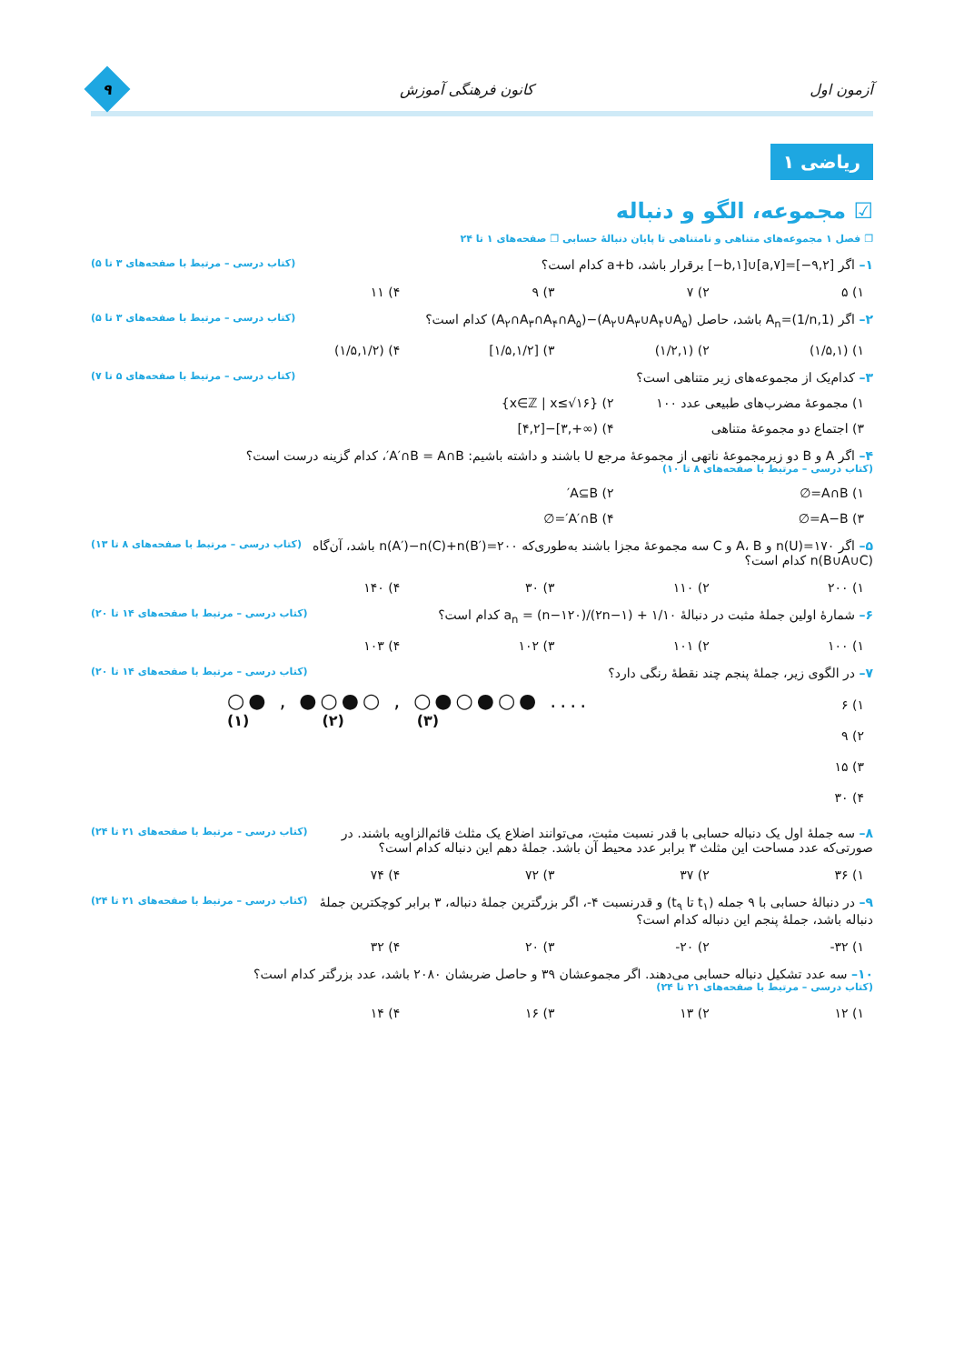آزمون اول کانون فرهنگی آموزش
۹
ریاضی ۱
☑ مجموعه، الگو و دنباله
❐ فصل ۱ مجموعه‌های متناهی و نامتناهی تا پایان دنبالهٔ حسابی ❐ صفحه‌های ۱ تا ۲۴
۱– اگر [۹,۲−]=[۷,a]∪[b,۱−] برقرار باشد، a+b کدام است؟ (کتاب درسی – مرتبط با صفحه‌های ۳ تا ۵)
۱) ۵ ۲) ۷ ۳) ۹ ۴) ۱۱
۲– اگر A<sub>n</sub>=(1/n,1) باشد، حاصل (A<sub>۲</sub>∪A<sub>۳</sub>∪A<sub>۴</sub>∪A<sub>۵</sub>)−(A<sub>۲</sub>∩A<sub>۳</sub>∩A<sub>۴</sub>∩A<sub>۵</sub>) کدام است؟ (کتاب درسی – مرتبط با صفحه‌های ۳ تا ۵)
۱) (۱/۵,۱) ۲) (۱/۲,۱) ۳) [۱/۵,۱/۲] ۴) (۱/۵,۱/۲)
۳– کدام‌یک از مجموعه‌های زیر متناهی است؟ (کتاب درسی – مرتبط با صفحه‌های ۵ تا ۷)
۱) مجموعهٔ مضرب‌های طبیعی عدد ۱۰۰ ۲) {x∈ℤ | x≤√۱۶} ۳) اجتماع دو مجموعهٔ متناهی ۴) (∞+,۳]−[۴,۲]
۴– اگر A و B دو زیرمجموعهٔ ناتهی از مجموعهٔ مرجع U باشند و داشته باشیم: A′∩B = A∩B′، کدام گزینه درست است؟
(کتاب درسی – مرتبط با صفحه‌های ۸ تا ۱۰)
۱) A∩B=∅ ۲) A⊆B′ ۳) A−B=∅ ۴) A′∩B′=∅
۵– اگر n(U)=۱۷۰ و A، B و C سه مجموعهٔ مجزا باشند به‌طوری‌که n(A′)−n(C)+n(B′)=۲۰۰ باشد، آن‌گاه n(B∪A∪C) کدام است؟ (کتاب درسی – مرتبط با صفحه‌های ۸ تا ۱۳)
۱) ۲۰۰ ۲) ۱۱۰ ۳) ۳۰ ۴) ۱۴۰
۶– شمارهٔ اولین جملهٔ مثبت در دنبالهٔ a<sub>n</sub> = (n−۱۲۰)/(۲n−۱) + ۱/۱۰ کدام است؟ (کتاب درسی – مرتبط با صفحه‌های ۱۴ تا ۲۰)
۱) ۱۰۰ ۲) ۱۰۱ ۳) ۱۰۲ ۴) ۱۰۳
۷– در الگوی زیر، جملهٔ پنجم چند نقطهٔ رنگی دارد؟ (کتاب درسی – مرتبط با صفحه‌های ۱۴ تا ۲۰)
۱) ۶
۲) ۹
۳) ۱۵
۴) ۳۰
○● , ●○●○ , ○●○●○● ....
(۱) (۲) (۳)
۸– سه جملهٔ اول یک دنباله حسابی با قدر نسبت مثبت، می‌توانند اضلاع یک مثلث قائم‌الزاویه باشند. در صورتی‌که عدد مساحت این مثلث ۳ برابر عدد محیط آن باشد. جملهٔ دهم این دنباله کدام است؟ (کتاب درسی – مرتبط با صفحه‌های ۲۱ تا ۲۴)
۱) ۳۶ ۲) ۳۷ ۳) ۷۲ ۴) ۷۴
۹– در دنبالهٔ حسابی با ۹ جمله (t<sub>۱</sub> تا t<sub>۹</sub>) و قدرنسبت ۴-، اگر بزرگترین جملهٔ دنباله، ۳ برابر کوچکترین جملهٔ دنباله باشد، جملهٔ پنجم این دنباله کدام است؟ (کتاب درسی – مرتبط با صفحه‌های ۲۱ تا ۲۴)
۱) ۳۲- ۲) ۲۰- ۳) ۲۰ ۴) ۳۲
۱۰– سه عدد تشکیل دنباله حسابی می‌دهند. اگر مجموعشان ۳۹ و حاصل ضربشان ۲۰۸۰ باشد، عدد بزرگتر کدام است؟
(کتاب درسی – مرتبط با صفحه‌های ۲۱ تا ۲۴)
۱) ۱۲ ۲) ۱۳ ۳) ۱۶ ۴) ۱۴